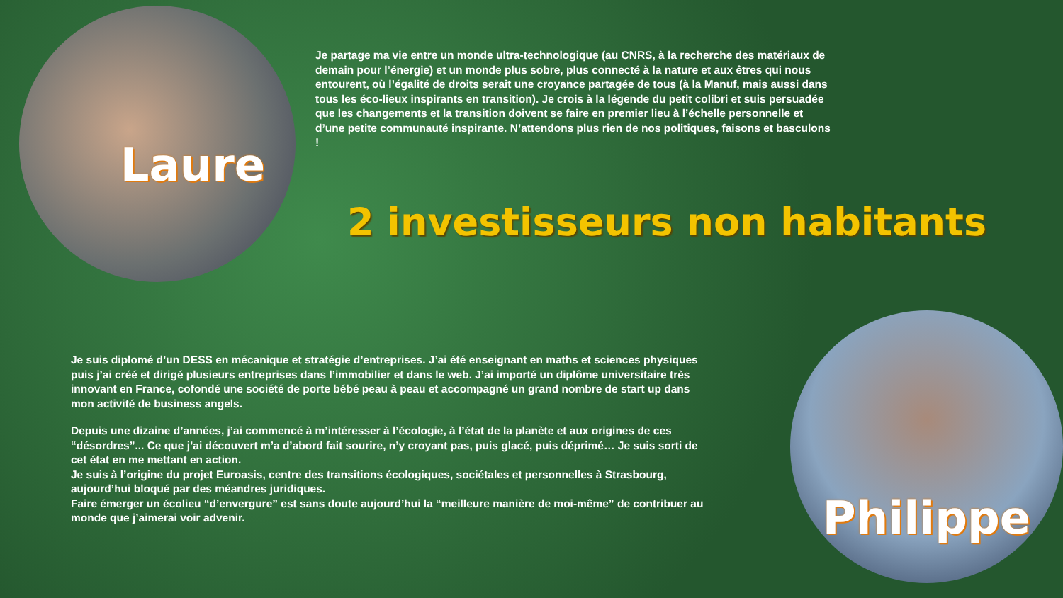Laure
Je partage ma vie entre un monde ultra-technologique (au CNRS, à la recherche des matériaux de demain pour l’énergie) et un monde plus sobre, plus connecté à la nature et aux êtres qui nous entourent, où l’égalité de droits serait une croyance partagée de tous (à la Manuf, mais aussi dans tous les éco-lieux inspirants en transition). Je crois à la légende du petit colibri et suis persuadée que les changements et la transition doivent se faire en premier lieu à l’échelle personnelle et d’une petite communauté inspirante. N’attendons plus rien de nos politiques, faisons et basculons !
2 investisseurs non habitants
Je suis diplomé d’un DESS en mécanique et stratégie d’entreprises. J’ai été enseignant en maths et sciences physiques puis j’ai créé et dirigé plusieurs entreprises dans l’immobilier et dans le web. J’ai importé un diplôme universitaire très innovant en France, cofondé une société de porte bébé peau à peau et accompagné un grand nombre de start up dans mon activité de business angels.
Depuis une dizaine d’années, j’ai commencé à m’intéresser à l’écologie, à l’état de la planète et aux origines de ces “désordres”... Ce que j’ai découvert m’a d’abord fait sourire, n’y croyant pas, puis glacé, puis déprimé… Je suis sorti de cet état en me mettant en action.
Je suis à l’origine du projet Euroasis, centre des transitions écologiques, sociétales et personnelles à Strasbourg, aujourd’hui bloqué par des méandres juridiques.
Faire émerger un écolieu “d’envergure” est sans doute aujourd’hui la “meilleure manière de moi-même” de contribuer au monde que j’aimerai voir advenir.
Philippe